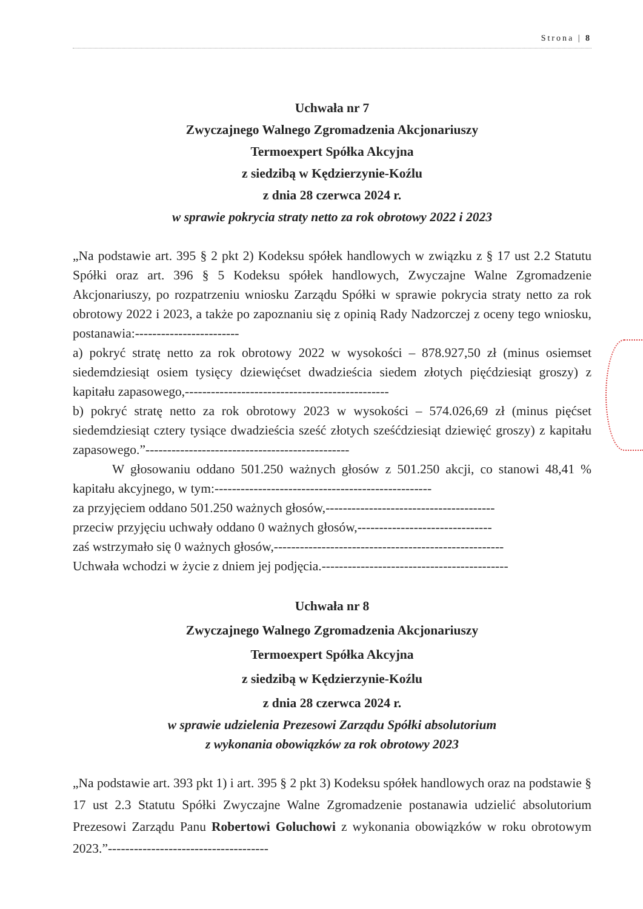Strona | 8
Uchwała nr 7
Zwyczajnego Walnego Zgromadzenia Akcjonariuszy
Termoexpert Spółka Akcyjna
z siedzibą w Kędzierzynie-Koźlu
z dnia 28 czerwca 2024 r.
w sprawie pokrycia straty netto za rok obrotowy 2022 i 2023
„Na podstawie art. 395 § 2 pkt 2) Kodeksu spółek handlowych w związku z § 17 ust 2.2 Statutu Spółki oraz art. 396 § 5 Kodeksu spółek handlowych, Zwyczajne Walne Zgromadzenie Akcjonariuszy, po rozpatrzeniu wniosku Zarządu Spółki w sprawie pokrycia straty netto za rok obrotowy 2022 i 2023, a także po zapoznaniu się z opinią Rady Nadzorczej z oceny tego wniosku, postanawia:------------------------
a) pokryć stratę netto za rok obrotowy 2022 w wysokości – 878.927,50 zł (minus osiemset siedemdziesiąt osiem tysięcy dziewięćset dwadzieścia siedem złotych pięćdziesiąt groszy) z kapitału zapasowego,-----------------------------------------------
b) pokryć stratę netto za rok obrotowy 2023 w wysokości – 574.026,69 zł (minus pięćset siedemdziesiąt cztery tysiące dwadzieścia sześć złotych sześćdziesiąt dziewięć groszy) z kapitału zapasowego.”-----------------------------------------------
W głosowaniu oddano 501.250 ważnych głosów z 501.250 akcji, co stanowi 48,41 % kapitału akcyjnego, w tym:--------------------------------------------------
za przyjęciem oddano 501.250 ważnych głosów,---------------------------------------
przeciw przyjęciu uchwały oddano 0 ważnych głosów,-------------------------------
zaś wstrzymało się 0 ważnych głosów,-----------------------------------------------------
Uchwała wchodzi w życie z dniem jej podjęcia.-------------------------------------------
Uchwała nr 8
Zwyczajnego Walnego Zgromadzenia Akcjonariuszy
Termoexpert Spółka Akcyjna
z siedzibą w Kędzierzynie-Koźlu
z dnia 28 czerwca 2024 r.
w sprawie udzielenia Prezesowi Zarządu Spółki absolutorium
z wykonania obowiązków za rok obrotowy 2023
„Na podstawie art. 393 pkt 1) i art. 395 § 2 pkt 3) Kodeksu spółek handlowych oraz na podstawie § 17 ust 2.3 Statutu Spółki Zwyczajne Walne Zgromadzenie postanawia udzielić absolutorium Prezesowi Zarządu Panu Robertowi Goluchowi z wykonania obowiązków w roku obrotowym 2023.”-------------------------------------